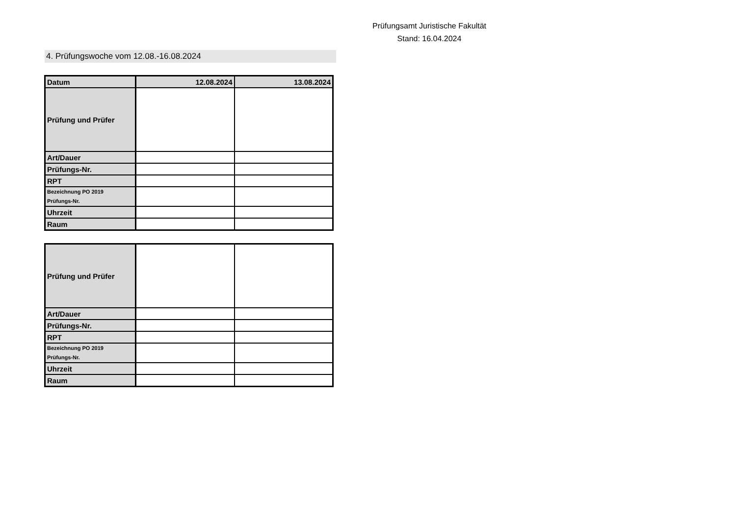Prüfungsamt Juristische Fakultät
Stand: 16.04.2024
4. Prüfungswoche vom 12.08.-16.08.2024
| Datum | 12.08.2024 | 13.08.2024 |
| Prüfung und Prüfer | | |
| Art/Dauer | | |
| Prüfungs-Nr. | | |
| RPT | | |
| Bezeichnung PO 2019 Prüfungs-Nr. | | |
| Uhrzeit | | |
| Raum | | |
| Prüfung und Prüfer | | |
| Art/Dauer | | |
| Prüfungs-Nr. | | |
| RPT | | |
| Bezeichnung PO 2019 Prüfungs-Nr. | | |
| Uhrzeit | | |
| Raum | | |